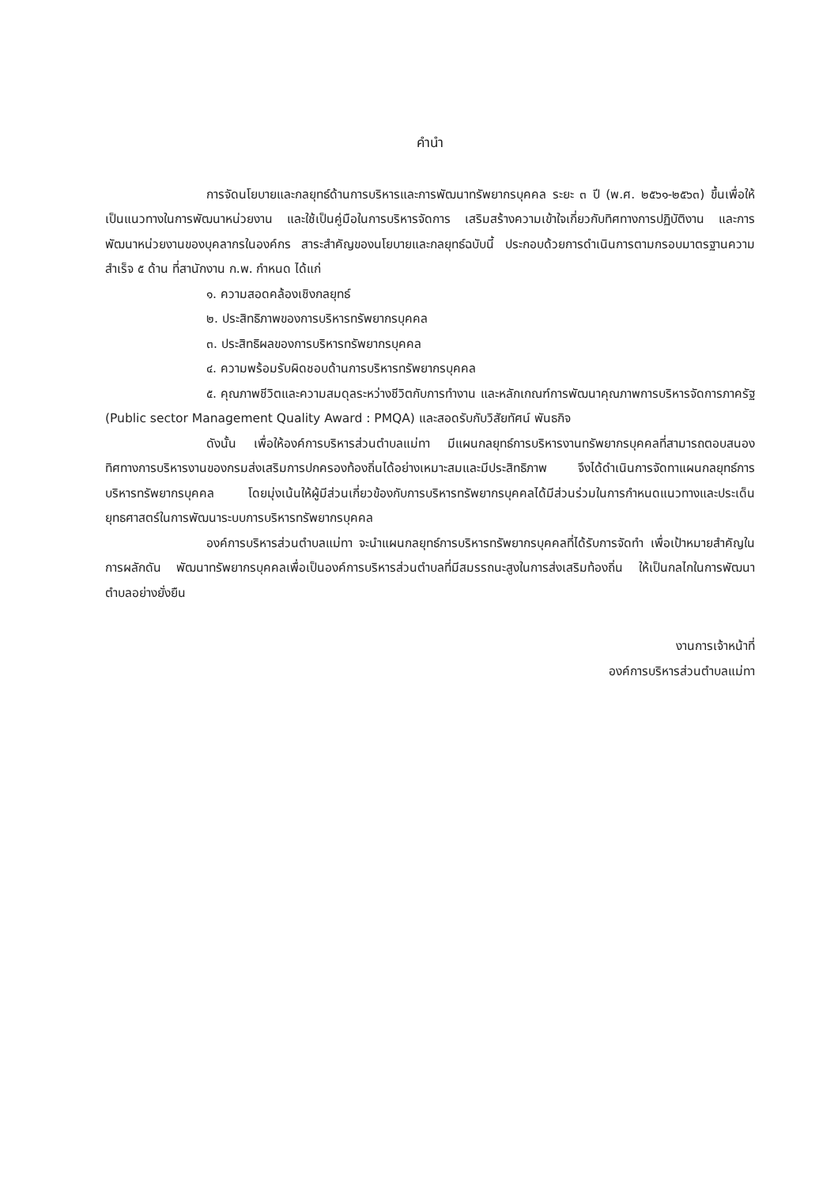คำนำ
การจัดนโยบายและกลยุทธ์ด้านการบริหารและการพัฒนาทรัพยากรบุคคล ระยะ ๓ ปี (พ.ศ. ๒๕๖๑-๒๕๖๓) ขึ้นเพื่อให้เป็นแนวทางในการพัฒนาหน่วยงาน และใช้เป็นคู่มือในการบริหารจัดการ เสริมสร้างความเข้าใจเกี่ยวกับทิศทางการปฏิบัติงาน และการพัฒนาหน่วยงานของบุคลากรในองค์กร สาระสำคัญของนโยบายและกลยุทธ์ฉบับนี้ ประกอบด้วยการดำเนินการตามกรอบมาตรฐานความสำเร็จ ๕ ด้าน ที่สานักงาน ก.พ. กำหนด ได้แก่
๑. ความสอดคล้องเชิงกลยุทธ์
๒. ประสิทธิภาพของการบริหารทรัพยากรบุคคล
๓. ประสิทธิผลของการบริหารทรัพยากรบุคคล
๔. ความพร้อมรับผิดชอบด้านการบริหารทรัพยากรบุคคล
๕. คุณภาพชีวิตและความสมดุลระหว่างชีวิตกับการทำงาน และหลักเกณฑ์การพัฒนาคุณภาพการบริหารจัดการภาครัฐ (Public sector Management Quality Award : PMQA) และสอดรับกับวิสัยทัศน์ พันธกิจ
ดังนั้น เพื่อให้องค์การบริหารส่วนตำบลแม่ทา มีแผนกลยุทธ์การบริหารงานทรัพยากรบุคคลที่สามารถตอบสนองทิศทางการบริหารงานของกรมส่งเสริมการปกครองท้องถิ่นได้อย่างเหมาะสมและมีประสิทธิภาพ จึงได้ดำเนินการจัดทาแผนกลยุทธ์การบริหารทรัพยากรบุคคล โดยมุ่งเน้นให้ผู้มีส่วนเกี่ยวข้องกับการบริหารทรัพยากรบุคคลได้มีส่วนร่วมในการกำหนดแนวทางและประเด็นยุทธศาสตร์ในการพัฒนาระบบการบริหารทรัพยากรบุคคล
องค์การบริหารส่วนตำบลแม่ทา จะนำแผนกลยุทธ์การบริหารทรัพยากรบุคคลที่ได้รับการจัดทำ เพื่อเป้าหมายสำคัญในการผลักดัน พัฒนาทรัพยากรบุคคลเพื่อเป็นองค์การบริหารส่วนตำบลที่มีสมรรถนะสูงในการส่งเสริมท้องถิ่น ให้เป็นกลไกในการพัฒนาตำบลอย่างยั่งยืน
งานการเจ้าหน้าที่
องค์การบริหารส่วนตำบลแม่ทา